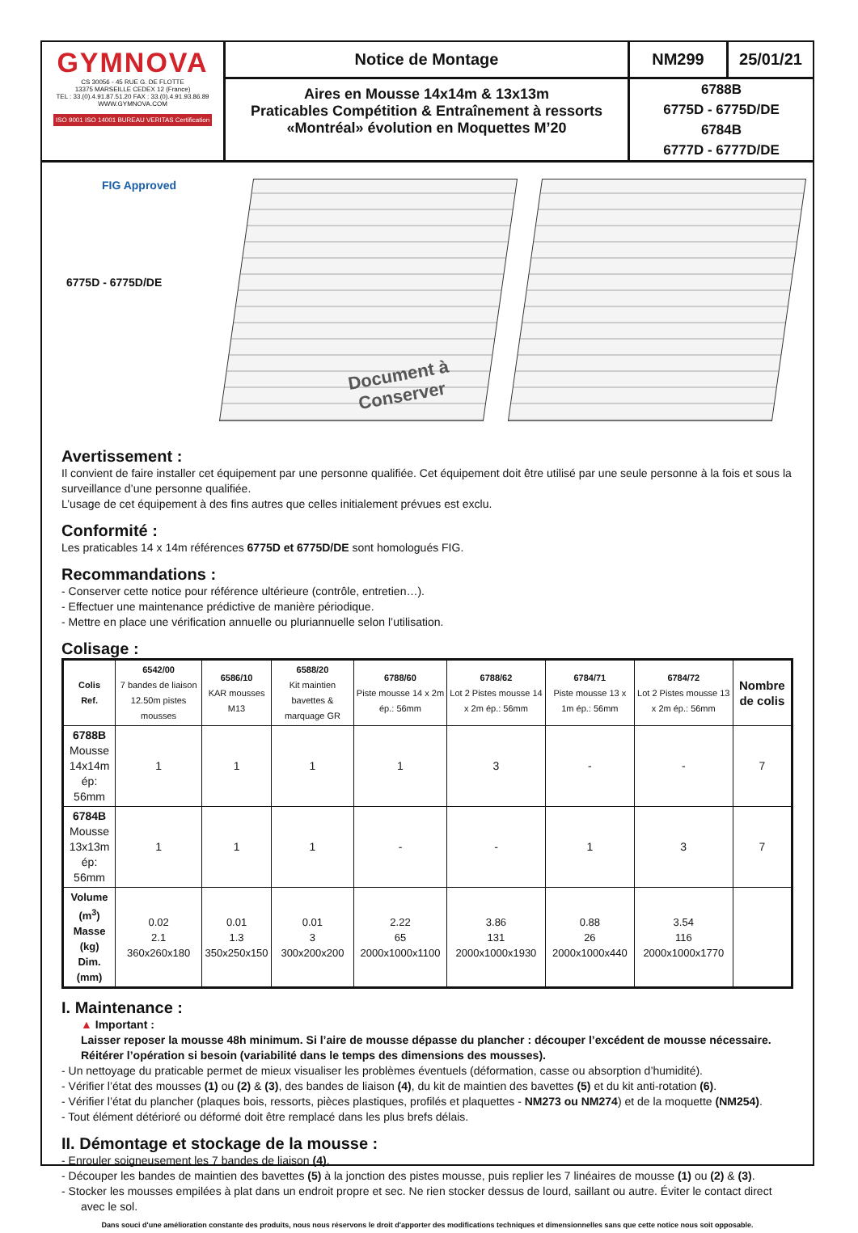GYMNOVA
CS 30056 - 45 RUE G. DE FLOTTE
13375 MARSEILLE CEDEX 12 (France)
TEL : 33.(0).4.91.87.51.20 FAX : 33.(0).4.91.93.86.89
WWW.GYMNOVA.COM
ISO 9001 ISO 14001 BUREAU VERITAS Certification
Notice de Montage
Aires en Mousse 14x14m & 13x13m
Praticables Compétition & Entraînement à ressorts
«Montréal» évolution en Moquettes M’20
NM299
25/01/21
6788B
6775D - 6775D/DE
6784B
6777D - 6777D/DE
FIG Approved
6775D - 6775D/DE
Document à
Conserver
Avertissement :
Il convient de faire installer cet équipement par une personne qualifiée. Cet équipement doit être utilisé par une seule personne à la fois et sous la surveillance d’une personne qualifiée.
L’usage de cet équipement à des fins autres que celles initialement prévues est exclu.
Conformité :
Les praticables 14 x 14m références 6775D et 6775D/DE sont homologués FIG.
Recommandations :
- Conserver cette notice pour référence ultérieure (contrôle, entretien…).
- Effectuer une maintenance prédictive de manière périodique.
- Mettre en place une vérification annuelle ou pluriannuelle selon l’utilisation.
Colisage :
| Colis Ref. | 6542/00 7 bandes de liaison 12.50m pistes mousses | 6586/10 KAR mousses M13 | 6588/20 Kit maintien bavettes & marquage GR | 6788/60 Piste mousse 14 x 2m ép.: 56mm | 6788/62 Lot 2 Pistes mousse 14 x 2m ép.: 56mm | 6784/71 Piste mousse 13 x 1m ép.: 56mm | 6784/72 Lot 2 Pistes mousse 13 x 2m ép.: 56mm | Nombre de colis |
| --- | --- | --- | --- | --- | --- | --- | --- | --- |
| 6788B Mousse 14x14m ép: 56mm | 1 | 1 | 1 | 1 | 3 | - | - | 7 |
| 6784B Mousse 13x13m ép: 56mm | 1 | 1 | 1 | - | - | 1 | 3 | 7 |
| Volume (m<sup>3</sup>) Masse (kg) Dim. (mm) | 0.02 2.1 360x260x180 | 0.01 1.3 350x250x150 | 0.01 3 300x200x200 | 2.22 65 2000x1000x1100 | 3.86 131 2000x1000x1930 | 0.88 26 2000x1000x440 | 3.54 116 2000x1000x1770 | |
I. Maintenance :
▲ Important :
Laisser reposer la mousse 48h minimum. Si l’aire de mousse dépasse du plancher : découper l’excédent de mousse nécessaire. Réitérer l’opération si besoin (variabilité dans le temps des dimensions des mousses).
- Un nettoyage du praticable permet de mieux visualiser les problèmes éventuels (déformation, casse ou absorption d’humidité).
- Vérifier l’état des mousses (1) ou (2) & (3), des bandes de liaison (4), du kit de maintien des bavettes (5) et du kit anti-rotation (6).
- Vérifier l’état du plancher (plaques bois, ressorts, pièces plastiques, profilés et plaquettes - NM273 ou NM274) et de la moquette (NM254).
- Tout élément détérioré ou déformé doit être remplacé dans les plus brefs délais.
II. Démontage et stockage de la mousse :
- Enrouler soigneusement les 7 bandes de liaison (4).
- Découper les bandes de maintien des bavettes (5) à la jonction des pistes mousse, puis replier les 7 linéaires de mousse (1) ou (2) & (3).
- Stocker les mousses empilées à plat dans un endroit propre et sec. Ne rien stocker dessus de lourd, saillant ou autre. Éviter le contact direct avec le sol.
Dans souci d'une amélioration constante des produits, nous nous réservons le droit d'apporter des modifications techniques et dimensionnelles sans que cette notice nous soit opposable.